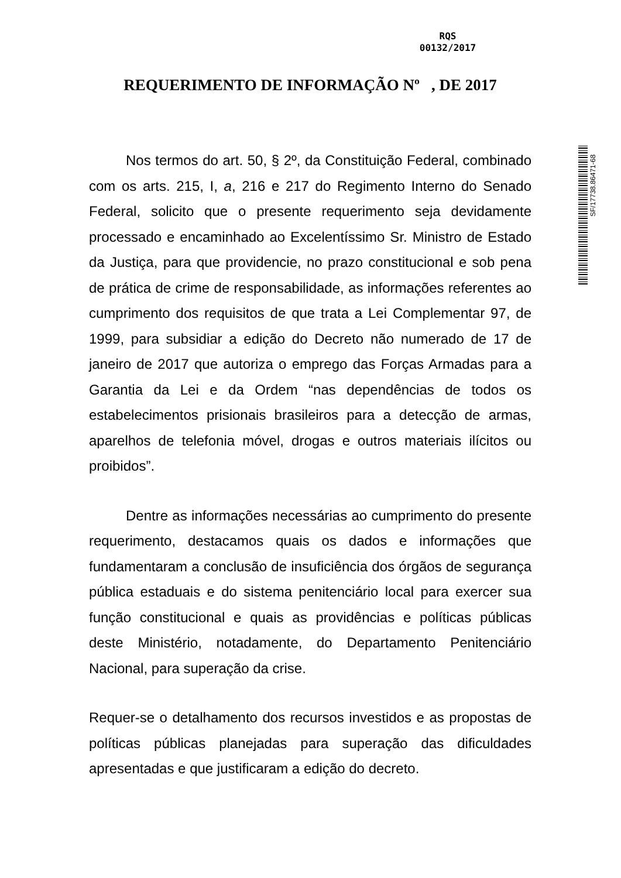RQS
00132/2017
REQUERIMENTO DE INFORMAÇÃO Nº , DE 2017
Nos termos do art. 50, § 2º, da Constituição Federal, combinado com os arts. 215, I, a, 216 e 217 do Regimento Interno do Senado Federal, solicito que o presente requerimento seja devidamente processado e encaminhado ao Excelentíssimo Sr. Ministro de Estado da Justiça, para que providencie, no prazo constitucional e sob pena de prática de crime de responsabilidade, as informações referentes ao cumprimento dos requisitos de que trata a Lei Complementar 97, de 1999, para subsidiar a edição do Decreto não numerado de 17 de janeiro de 2017 que autoriza o emprego das Forças Armadas para a Garantia da Lei e da Ordem “nas dependências de todos os estabelecimentos prisionais brasileiros para a detecção de armas, aparelhos de telefonia móvel, drogas e outros materiais ilícitos ou proibidos”.
Dentre as informações necessárias ao cumprimento do presente requerimento, destacamos quais os dados e informações que fundamentaram a conclusão de insuficiência dos órgãos de segurança pública estaduais e do sistema penitenciário local para exercer sua função constitucional e quais as providências e políticas públicas deste Ministério, notadamente, do Departamento Penitenciário Nacional, para superação da crise.
Requer-se o detalhamento dos recursos investidos e as propostas de políticas públicas planejadas para superação das dificuldades apresentadas e que justificaram a edição do decreto.
SF/17738.86471-68